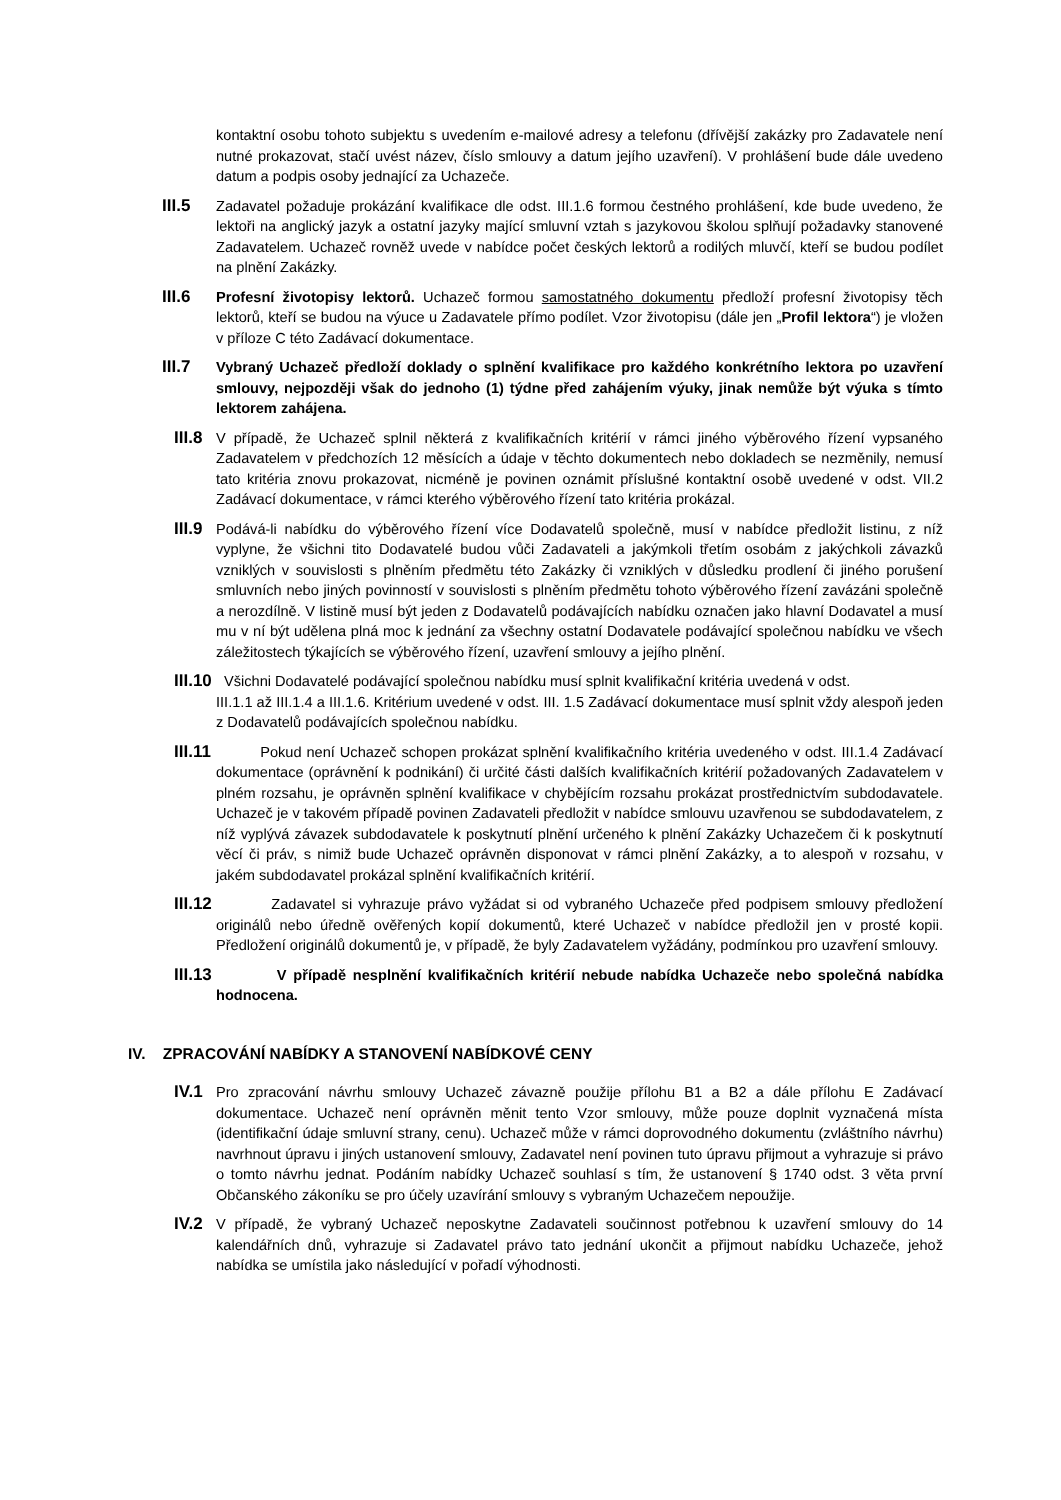kontaktní osobu tohoto subjektu s uvedením e-mailové adresy a telefonu (dřívější zakázky pro Zadavatele není nutné prokazovat, stačí uvést název, číslo smlouvy a datum jejího uzavření). V prohlášení bude dále uvedeno datum a podpis osoby jednající za Uchazeče.
III.5
Zadavatel požaduje prokázání kvalifikace dle odst. III.1.6 formou čestného prohlášení, kde bude uvedeno, že lektoři na anglický jazyk a ostatní jazyky mající smluvní vztah s jazykovou školou splňují požadavky stanovené Zadavatelem. Uchazeč rovněž uvede v nabídce počet českých lektorů a rodilých mluvčí, kteří se budou podílet na plnění Zakázky.
III.6
Profesní životopisy lektorů. Uchazeč formou samostatného dokumentu předloží profesní životopisy těch lektorů, kteří se budou na výuce u Zadavatele přímo podílet. Vzor životopisu (dále jen „Profil lektora“) je vložen v příloze C této Zadávací dokumentace.
III.7
Vybraný Uchazeč předloží doklady o splnění kvalifikace pro každého konkrétního lektora po uzavření smlouvy, nejpozději však do jednoho (1) týdne před zahájením výuky, jinak nemůže být výuka s tímto lektorem zahájena.
III.8
V případě, že Uchazeč splnil některá z kvalifikačních kritérií v rámci jiného výběrového řízení vypsaného Zadavatelem v předchozích 12 měsících a údaje v těchto dokumentech nebo dokladech se nezměnily, nemusí tato kritéria znovu prokazovat, nicméně je povinen oznámit příslušné kontaktní osobě uvedené v odst. VII.2 Zadávací dokumentace, v rámci kterého výběrového řízení tato kritéria prokázal.
III.9
Podává-li nabídku do výběrového řízení více Dodavatelů společně, musí v nabídce předložit listinu, z níž vyplyne, že všichni tito Dodavatelé budou vůči Zadavateli a jakýmkoli třetím osobám z jakýchkoli závazků vzniklých v souvislosti s plněním předmětu této Zakázky či vzniklých v důsledku prodlení či jiného porušení smluvních nebo jiných povinností v souvislosti s plněním předmětu tohoto výběrového řízení zavázáni společně a nerozdílně. V listině musí být jeden z Dodavatelů podávajících nabídku označen jako hlavní Dodavatel a musí mu v ní být udělena plná moc k jednání za všechny ostatní Dodavatele podávající společnou nabídku ve všech záležitostech týkajících se výběrového řízení, uzavření smlouvy a jejího plnění.
III.10 Všichni Dodavatelé podávající společnou nabídku musí splnit kvalifikační kritéria uvedená v odst.
III.1.1 až III.1.4 a III.1.6. Kritérium uvedené v odst. III. 1.5 Zadávací dokumentace musí splnit vždy alespoň jeden z Dodavatelů podávajících společnou nabídku.
III.11
Pokud není Uchazeč schopen prokázat splnění kvalifikačního kritéria uvedeného v odst. III.1.4 Zadávací dokumentace (oprávnění k podnikání) či určité části dalších kvalifikačních kritérií požadovaných Zadavatelem v plném rozsahu, je oprávněn splnění kvalifikace v chybějícím rozsahu prokázat prostřednictvím subdodavatele. Uchazeč je v takovém případě povinen Zadavateli předložit v nabídce smlouvu uzavřenou se subdodavatelem, z níž vyplývá závazek subdodavatele k poskytnutí plnění určeného k plnění Zakázky Uchazečem či k poskytnutí věcí či práv, s nimiž bude Uchazeč oprávněn disponovat v rámci plnění Zakázky, a to alespoň v rozsahu, v jakém subdodavatel prokázal splnění kvalifikačních kritérií.
III.12
Zadavatel si vyhrazuje právo vyžádat si od vybraného Uchazeče před podpisem smlouvy předložení originálů nebo úředně ověřených kopií dokumentů, které Uchazeč v nabídce předložil jen v prosté kopii. Předložení originálů dokumentů je, v případě, že byly Zadavatelem vyžádány, podmínkou pro uzavření smlouvy.
III.13
V případě nesplnění kvalifikačních kritérií nebude nabídka Uchazeče nebo společná nabídka hodnocena.
IV. ZPRACOVÁNÍ NABÍDKY A STANOVENÍ NABÍDKOVÉ CENY
IV.1
Pro zpracování návrhu smlouvy Uchazeč závazně použije přílohu B1 a B2 a dále přílohu E Zadávací dokumentace. Uchazeč není oprávněn měnit tento Vzor smlouvy, může pouze doplnit vyznačená místa (identifikační údaje smluvní strany, cenu). Uchazeč může v rámci doprovodného dokumentu (zvláštního návrhu) navrhnout úpravu i jiných ustanovení smlouvy, Zadavatel není povinen tuto úpravu přijmout a vyhrazuje si právo o tomto návrhu jednat. Podáním nabídky Uchazeč souhlasí s tím, že ustanovení § 1740 odst. 3 věta první Občanského zákoníku se pro účely uzavírání smlouvy s vybraným Uchazečem nepoužije.
IV.2
V případě, že vybraný Uchazeč neposkytne Zadavateli součinnost potřebnou k uzavření smlouvy do 14 kalendářních dnů, vyhrazuje si Zadavatel právo tato jednání ukončit a přijmout nabídku Uchazeče, jehož nabídka se umístila jako následující v pořadí výhodnosti.